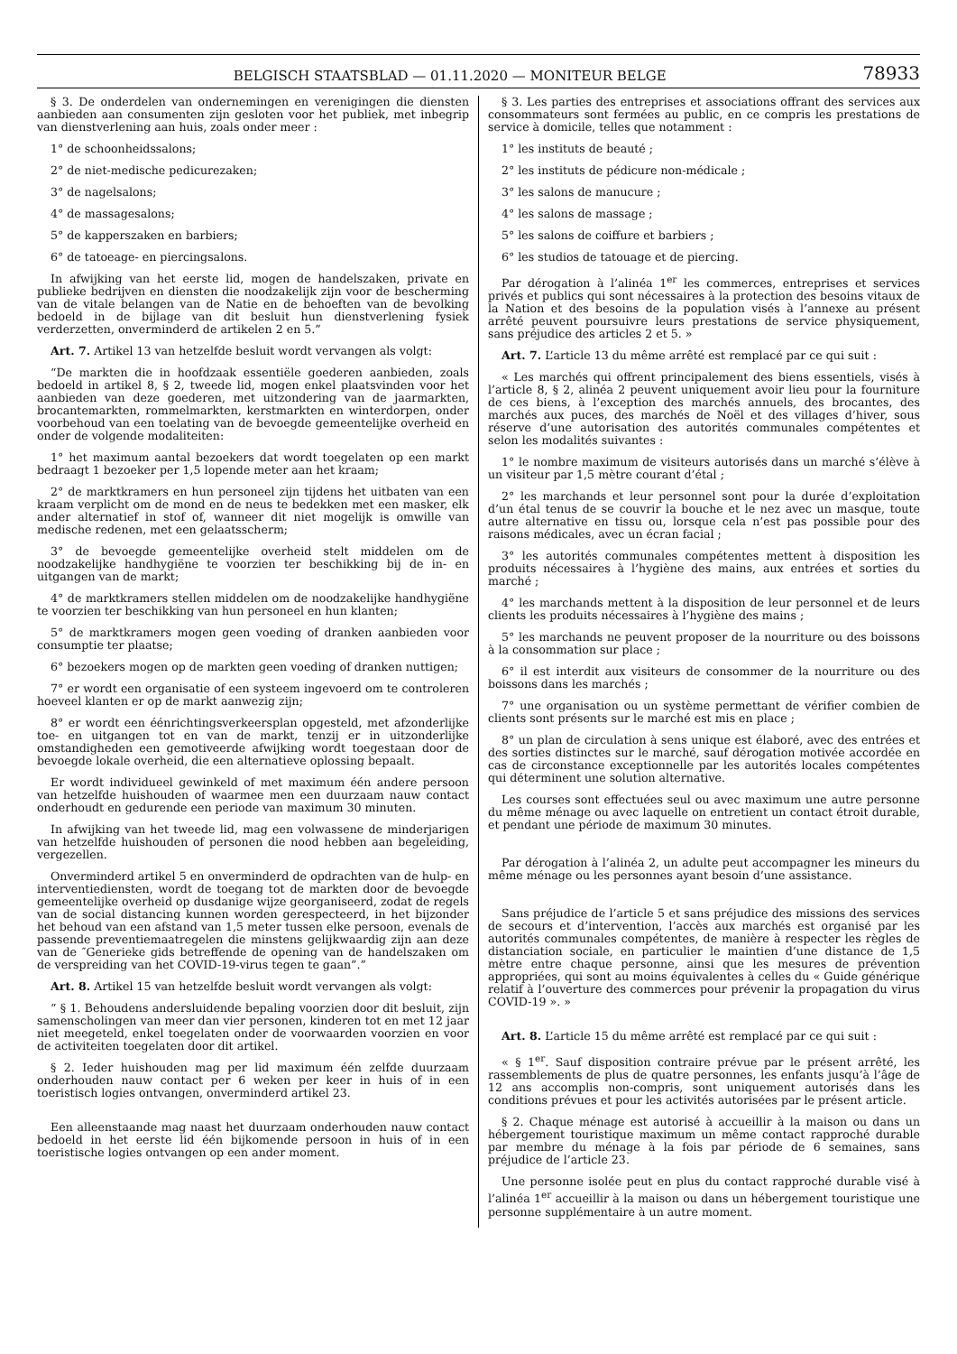BELGISCH STAATSBLAD — 01.11.2020 — MONITEUR BELGE 78933
§ 3. De onderdelen van ondernemingen en verenigingen die diensten aanbieden aan consumenten zijn gesloten voor het publiek, met inbegrip van dienstverlening aan huis, zoals onder meer :
1° de schoonheidssalons;
2° de niet-medische pedicurezaken;
3° de nagelsalons;
4° de massagesalons;
5° de kapperszaken en barbiers;
6° de tatoeage- en piercingsalons.
In afwijking van het eerste lid, mogen de handelszaken, private en publieke bedrijven en diensten die noodzakelijk zijn voor de bescherming van de vitale belangen van de Natie en de behoeften van de bevolking bedoeld in de bijlage van dit besluit hun dienstverlening fysiek verderzetten, onverminderd de artikelen 2 en 5.”
Art. 7. Artikel 13 van hetzelfde besluit wordt vervangen als volgt:
“De markten die in hoofdzaak essentiële goederen aanbieden, zoals bedoeld in artikel 8, § 2, tweede lid, mogen enkel plaatsvinden voor het aanbieden van deze goederen, met uitzondering van de jaarmarkten, brocantemarkten, rommelmarkten, kerstmarkten en winterdorpen, onder voorbehoud van een toelating van de bevoegde gemeentelijke overheid en onder de volgende modaliteiten:
1° het maximum aantal bezoekers dat wordt toegelaten op een markt bedraagt 1 bezoeker per 1,5 lopende meter aan het kraam;
2° de marktkramers en hun personeel zijn tijdens het uitbaten van een kraam verplicht om de mond en de neus te bedekken met een masker, elk ander alternatief in stof of, wanneer dit niet mogelijk is omwille van medische redenen, met een gelaatsscherm;
3° de bevoegde gemeentelijke overheid stelt middelen om de noodzakelijke handhygiëne te voorzien ter beschikking bij de in- en uitgangen van de markt;
4° de marktkramers stellen middelen om de noodzakelijke handhygiëne te voorzien ter beschikking van hun personeel en hun klanten;
5° de marktkramers mogen geen voeding of dranken aanbieden voor consumptie ter plaatse;
6° bezoekers mogen op de markten geen voeding of dranken nuttigen;
7° er wordt een organisatie of een systeem ingevoerd om te controleren hoeveel klanten er op de markt aanwezig zijn;
8° er wordt een éénrichtingsverkeersplan opgesteld, met afzonderlijke toe- en uitgangen tot en van de markt, tenzij er in uitzonderlijke omstandigheden een gemotiveerde afwijking wordt toegestaan door de bevoegde lokale overheid, die een alternatieve oplossing bepaalt.
Er wordt individueel gewinkeld of met maximum één andere persoon van hetzelfde huishouden of waarmee men een duurzaam nauw contact onderhoudt en gedurende een periode van maximum 30 minuten.
In afwijking van het tweede lid, mag een volwassene de minderjarigen van hetzelfde huishouden of personen die nood hebben aan begeleiding, vergezellen.
Onverminderd artikel 5 en onverminderd de opdrachten van de hulp- en interventiediensten, wordt de toegang tot de markten door de bevoegde gemeentelijke overheid op dusdanige wijze georganiseerd, zodat de regels van de social distancing kunnen worden gerespecteerd, in het bijzonder het behoud van een afstand van 1,5 meter tussen elke persoon, evenals de passende preventiemaatregelen die minstens gelijkwaardig zijn aan deze van de ″Generieke gids betreffende de opening van de handelszaken om de verspreiding van het COVID-19-virus tegen te gaan”.”
Art. 8. Artikel 15 van hetzelfde besluit wordt vervangen als volgt:
“ § 1. Behoudens andersluidende bepaling voorzien door dit besluit, zijn samenscholingen van meer dan vier personen, kinderen tot en met 12 jaar niet meegeteld, enkel toegelaten onder de voorwaarden voorzien en voor de activiteiten toegelaten door dit artikel.
§ 2. Ieder huishouden mag per lid maximum één zelfde duurzaam onderhouden nauw contact per 6 weken per keer in huis of in een toeristisch logies ontvangen, onverminderd artikel 23.
Een alleenstaande mag naast het duurzaam onderhouden nauw contact bedoeld in het eerste lid één bijkomende persoon in huis of in een toeristische logies ontvangen op een ander moment.
§ 3. Les parties des entreprises et associations offrant des services aux consommateurs sont fermées au public, en ce compris les prestations de service à domicile, telles que notamment :
1° les instituts de beauté ;
2° les instituts de pédicure non-médicale ;
3° les salons de manucure ;
4° les salons de massage ;
5° les salons de coiffure et barbiers ;
6° les studios de tatouage et de piercing.
Par dérogation à l’alinéa 1<sup>er</sup> les commerces, entreprises et services privés et publics qui sont nécessaires à la protection des besoins vitaux de la Nation et des besoins de la population visés à l’annexe au présent arrêté peuvent poursuivre leurs prestations de service physiquement, sans préjudice des articles 2 et 5. »
Art. 7. L’article 13 du même arrêté est remplacé par ce qui suit :
« Les marchés qui offrent principalement des biens essentiels, visés à l’article 8, § 2, alinéa 2 peuvent uniquement avoir lieu pour la fourniture de ces biens, à l’exception des marchés annuels, des brocantes, des marchés aux puces, des marchés de Noël et des villages d’hiver, sous réserve d’une autorisation des autorités communales compétentes et selon les modalités suivantes :
1° le nombre maximum de visiteurs autorisés dans un marché s’élève à un visiteur par 1,5 mètre courant d’étal ;
2° les marchands et leur personnel sont pour la durée d’exploitation d’un étal tenus de se couvrir la bouche et le nez avec un masque, toute autre alternative en tissu ou, lorsque cela n’est pas possible pour des raisons médicales, avec un écran facial ;
3° les autorités communales compétentes mettent à disposition les produits nécessaires à l’hygiène des mains, aux entrées et sorties du marché ;
4° les marchands mettent à la disposition de leur personnel et de leurs clients les produits nécessaires à l’hygiène des mains ;
5° les marchands ne peuvent proposer de la nourriture ou des boissons à la consommation sur place ;
6° il est interdit aux visiteurs de consommer de la nourriture ou des boissons dans les marchés ;
7° une organisation ou un système permettant de vérifier combien de clients sont présents sur le marché est mis en place ;
8° un plan de circulation à sens unique est élaboré, avec des entrées et des sorties distinctes sur le marché, sauf dérogation motivée accordée en cas de circonstance exceptionnelle par les autorités locales compétentes qui déterminent une solution alternative.
Les courses sont effectuées seul ou avec maximum une autre personne du même ménage ou avec laquelle on entretient un contact étroit durable, et pendant une période de maximum 30 minutes.
Par dérogation à l’alinéa 2, un adulte peut accompagner les mineurs du même ménage ou les personnes ayant besoin d’une assistance.
Sans préjudice de l’article 5 et sans préjudice des missions des services de secours et d’intervention, l’accès aux marchés est organisé par les autorités communales compétentes, de manière à respecter les règles de distanciation sociale, en particulier le maintien d’une distance de 1,5 mètre entre chaque personne, ainsi que les mesures de prévention appropriées, qui sont au moins équivalentes à celles du « Guide générique relatif à l’ouverture des commerces pour prévenir la propagation du virus COVID-19 ». »
Art. 8. L’article 15 du même arrêté est remplacé par ce qui suit :
« § 1<sup>er</sup>. Sauf disposition contraire prévue par le présent arrêté, les rassemblements de plus de quatre personnes, les enfants jusqu’à l’âge de 12 ans accomplis non-compris, sont uniquement autorisés dans les conditions prévues et pour les activités autorisées par le présent article.
§ 2. Chaque ménage est autorisé à accueillir à la maison ou dans un hébergement touristique maximum un même contact rapproché durable par membre du ménage à la fois par période de 6 semaines, sans préjudice de l’article 23.
Une personne isolée peut en plus du contact rapproché durable visé à l’alinéa 1<sup>er</sup> accueillir à la maison ou dans un hébergement touristique une personne supplémentaire à un autre moment.